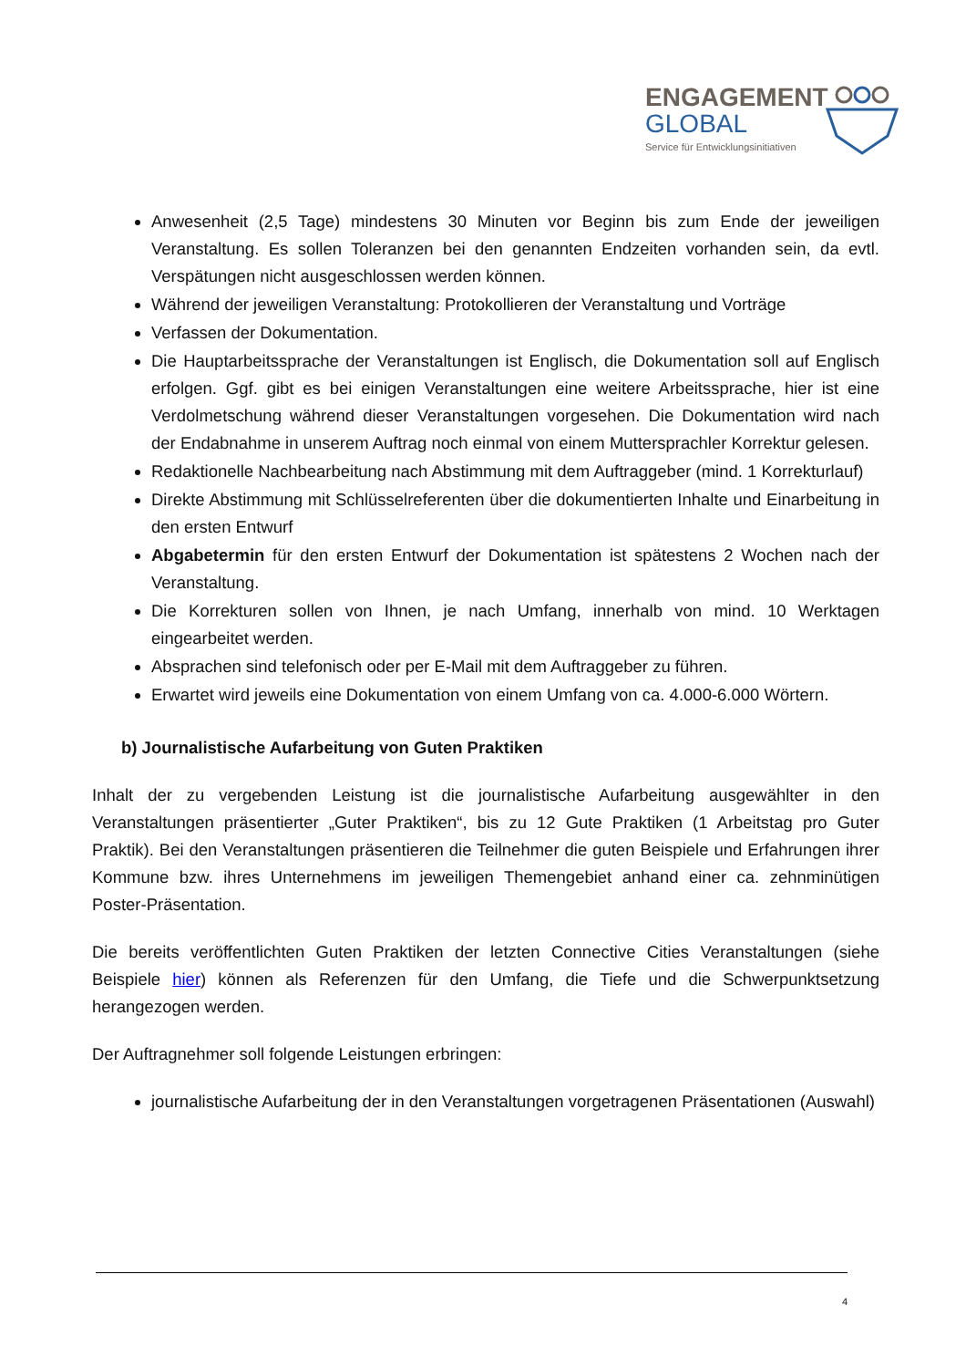ENGAGEMENT
GLOBAL
Service für Entwicklungsinitiativen
Anwesenheit (2,5 Tage) mindestens 30 Minuten vor Beginn bis zum Ende der jeweiligen Veranstaltung. Es sollen Toleranzen bei den genannten Endzeiten vorhanden sein, da evtl. Verspätungen nicht ausgeschlossen werden können.
Während der jeweiligen Veranstaltung: Protokollieren der Veranstaltung und Vorträge
Verfassen der Dokumentation.
Die Hauptarbeitssprache der Veranstaltungen ist Englisch, die Dokumentation soll auf Englisch erfolgen. Ggf. gibt es bei einigen Veranstaltungen eine weitere Arbeitssprache, hier ist eine Verdolmetschung während dieser Veranstaltungen vorgesehen. Die Dokumentation wird nach der Endabnahme in unserem Auftrag noch einmal von einem Muttersprachler Korrektur gelesen.
Redaktionelle Nachbearbeitung nach Abstimmung mit dem Auftraggeber (mind. 1 Korrekturlauf)
Direkte Abstimmung mit Schlüsselreferenten über die dokumentierten Inhalte und Einarbeitung in den ersten Entwurf
Abgabetermin für den ersten Entwurf der Dokumentation ist spätestens 2 Wochen nach der Veranstaltung.
Die Korrekturen sollen von Ihnen, je nach Umfang, innerhalb von mind. 10 Werktagen eingearbeitet werden.
Absprachen sind telefonisch oder per E-Mail mit dem Auftraggeber zu führen.
Erwartet wird jeweils eine Dokumentation von einem Umfang von ca. 4.000-6.000 Wörtern.
b) Journalistische Aufarbeitung von Guten Praktiken
Inhalt der zu vergebenden Leistung ist die journalistische Aufarbeitung ausgewählter in den Veranstaltungen präsentierter „Guter Praktiken“, bis zu 12 Gute Praktiken (1 Arbeitstag pro Guter Praktik). Bei den Veranstaltungen präsentieren die Teilnehmer die guten Beispiele und Erfahrungen ihrer Kommune bzw. ihres Unternehmens im jeweiligen Themengebiet anhand einer ca. zehnminütigen Poster-Präsentation.
Die bereits veröffentlichten Guten Praktiken der letzten Connective Cities Veranstaltungen (siehe Beispiele hier) können als Referenzen für den Umfang, die Tiefe und die Schwerpunktsetzung herangezogen werden.
Der Auftragnehmer soll folgende Leistungen erbringen:
journalistische Aufarbeitung der in den Veranstaltungen vorgetragenen Präsentationen (Auswahl)
4